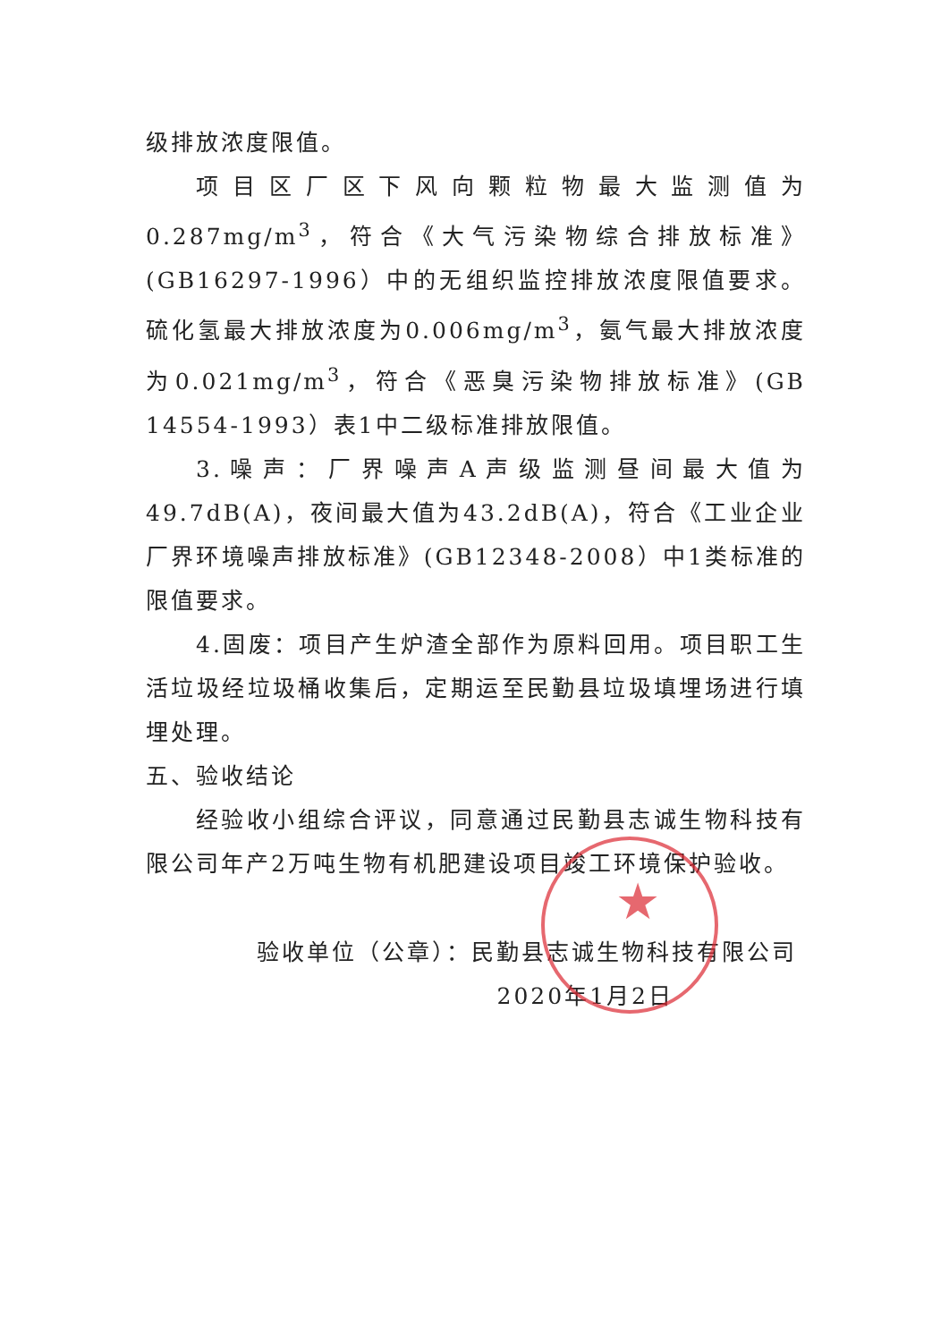级排放浓度限值。
项目区厂区下风向颗粒物最大监测值为0.287mg/m<sup>3</sup>，符合《大气污染物综合排放标准》(GB16297-1996）中的无组织监控排放浓度限值要求。硫化氢最大排放浓度为0.006mg/m<sup>3</sup>，氨气最大排放浓度为0.021mg/m<sup>3</sup>，符合《恶臭污染物排放标准》(GB 14554-1993）表1中二级标准排放限值。
3.噪声：厂界噪声A声级监测昼间最大值为49.7dB(A)，夜间最大值为43.2dB(A)，符合《工业企业厂界环境噪声排放标准》(GB12348-2008）中1类标准的限值要求。
4.固废：项目产生炉渣全部作为原料回用。项目职工生活垃圾经垃圾桶收集后，定期运至民勤县垃圾填埋场进行填埋处理。
五、验收结论
经验收小组综合评议，同意通过民勤县志诚生物科技有限公司年产2万吨生物有机肥建设项目竣工环境保护验收。
验收单位（公章）：民勤县志诚生物科技有限公司
2020年1月2日
★